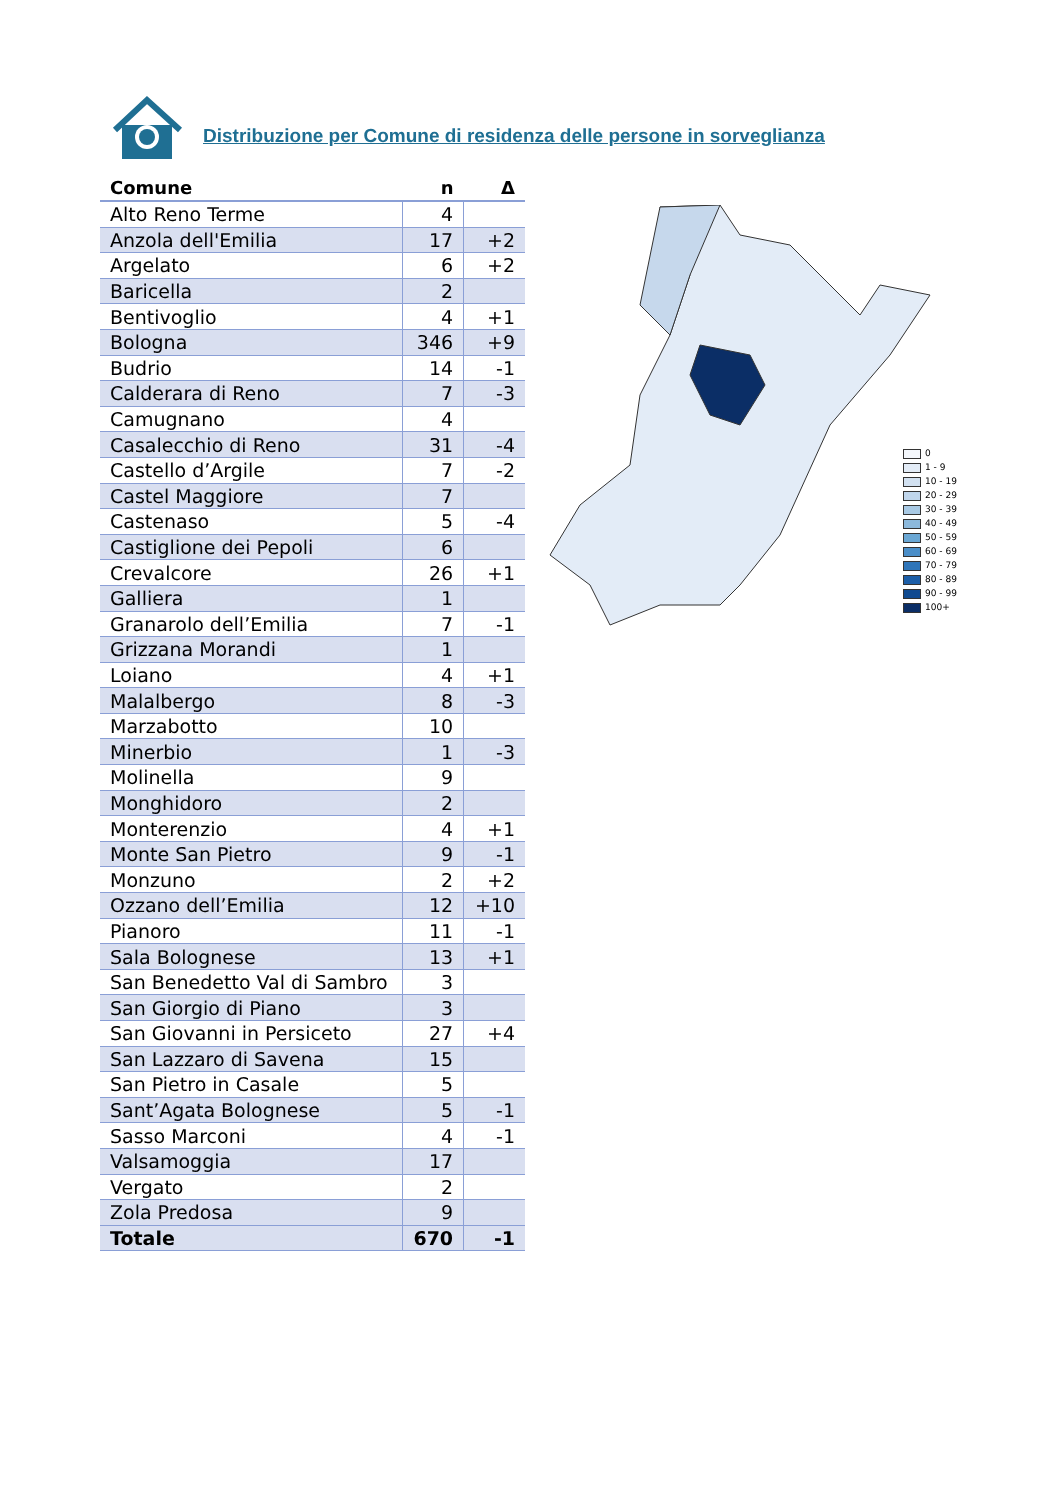Distribuzione per Comune di residenza delle persone in sorveglianza
| Comune | n | Δ |
| --- | --- | --- |
| Alto Reno Terme | 4 | |
| Anzola dell'Emilia | 17 | +2 |
| Argelato | 6 | +2 |
| Baricella | 2 | |
| Bentivoglio | 4 | +1 |
| Bologna | 346 | +9 |
| Budrio | 14 | -1 |
| Calderara di Reno | 7 | -3 |
| Camugnano | 4 | |
| Casalecchio di Reno | 31 | -4 |
| Castello d’Argile | 7 | -2 |
| Castel Maggiore | 7 | |
| Castenaso | 5 | -4 |
| Castiglione dei Pepoli | 6 | |
| Crevalcore | 26 | +1 |
| Galliera | 1 | |
| Granarolo dell’Emilia | 7 | -1 |
| Grizzana Morandi | 1 | |
| Loiano | 4 | +1 |
| Malalbergo | 8 | -3 |
| Marzabotto | 10 | |
| Minerbio | 1 | -3 |
| Molinella | 9 | |
| Monghidoro | 2 | |
| Monterenzio | 4 | +1 |
| Monte San Pietro | 9 | -1 |
| Monzuno | 2 | +2 |
| Ozzano dell’Emilia | 12 | +10 |
| Pianoro | 11 | -1 |
| Sala Bolognese | 13 | +1 |
| San Benedetto Val di Sambro | 3 | |
| San Giorgio di Piano | 3 | |
| San Giovanni in Persiceto | 27 | +4 |
| San Lazzaro di Savena | 15 | |
| San Pietro in Casale | 5 | |
| Sant’Agata Bolognese | 5 | -1 |
| Sasso Marconi | 4 | -1 |
| Valsamoggia | 17 | |
| Vergato | 2 | |
| Zola Predosa | 9 | |
| Totale | 670 | -1 |
0
1 - 9
10 - 19
20 - 29
30 - 39
40 - 49
50 - 59
60 - 69
70 - 79
80 - 89
90 - 99
100+